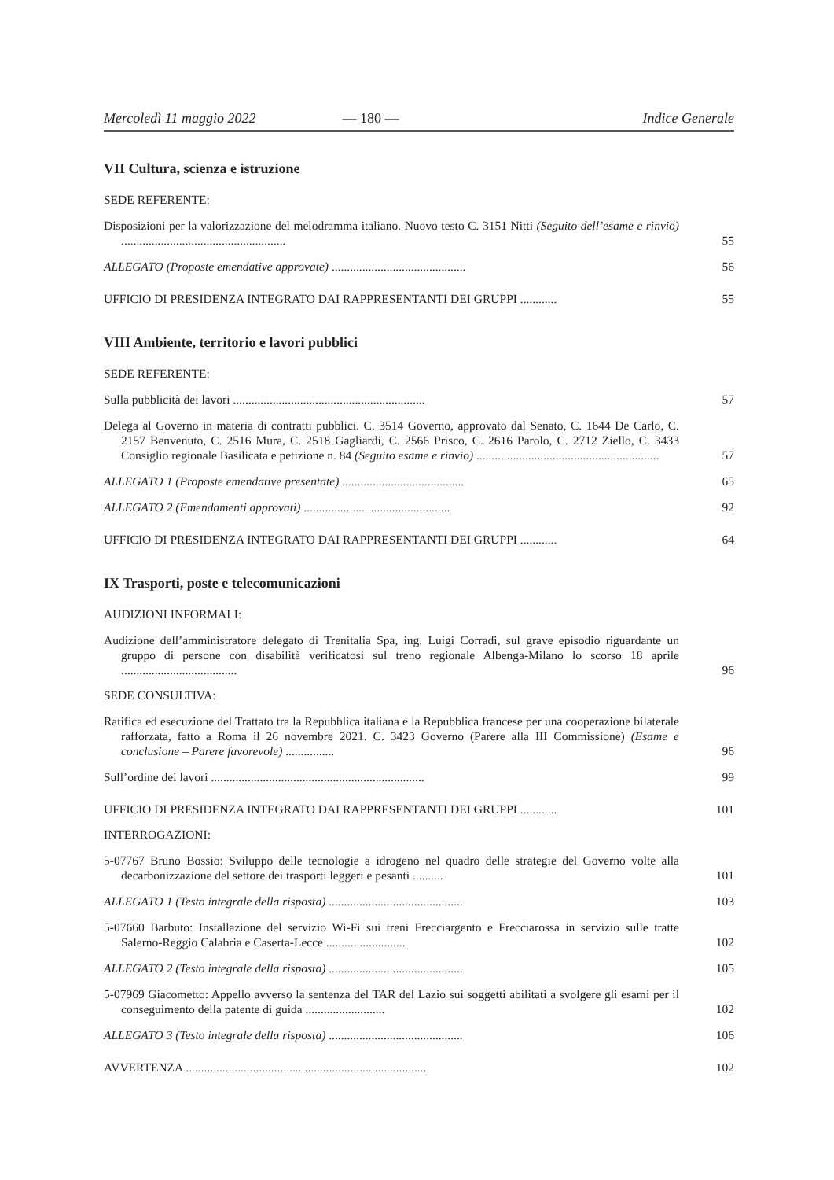Mercoledì 11 maggio 2022 — 180 — Indice Generale
VII Cultura, scienza e istruzione
SEDE REFERENTE:
Disposizioni per la valorizzazione del melodramma italiano. Nuovo testo C. 3151 Nitti (Seguito dell’esame e rinvio) ......................................................
55
ALLEGATO (Proposte emendative approvate) ............................................
56
UFFICIO DI PRESIDENZA INTEGRATO DAI RAPPRESENTANTI DEI GRUPPI ............
55
VIII Ambiente, territorio e lavori pubblici
SEDE REFERENTE:
Sulla pubblicità dei lavori ...............................................................
57
Delega al Governo in materia di contratti pubblici. C. 3514 Governo, approvato dal Senato, C. 1644 De Carlo, C. 2157 Benvenuto, C. 2516 Mura, C. 2518 Gagliardi, C. 2566 Prisco, C. 2616 Parolo, C. 2712 Ziello, C. 3433 Consiglio regionale Basilicata e petizione n. 84 (Seguito esame e rinvio) ............................................................
57
ALLEGATO 1 (Proposte emendative presentate) ........................................
65
ALLEGATO 2 (Emendamenti approvati) ................................................
92
UFFICIO DI PRESIDENZA INTEGRATO DAI RAPPRESENTANTI DEI GRUPPI ............
64
IX Trasporti, poste e telecomunicazioni
AUDIZIONI INFORMALI:
Audizione dell’amministratore delegato di Trenitalia Spa, ing. Luigi Corradi, sul grave episodio riguardante un gruppo di persone con disabilità verificatosi sul treno regionale Albenga-Milano lo scorso 18 aprile ......................................
96
SEDE CONSULTIVA:
Ratifica ed esecuzione del Trattato tra la Repubblica italiana e la Repubblica francese per una cooperazione bilaterale rafforzata, fatto a Roma il 26 novembre 2021. C. 3423 Governo (Parere alla III Commissione) (Esame e conclusione – Parere favorevole) ................
96
Sull’ordine dei lavori ......................................................................
99
UFFICIO DI PRESIDENZA INTEGRATO DAI RAPPRESENTANTI DEI GRUPPI ............
101
INTERROGAZIONI:
5-07767 Bruno Bossio: Sviluppo delle tecnologie a idrogeno nel quadro delle strategie del Governo volte alla decarbonizzazione del settore dei trasporti leggeri e pesanti ..........
101
ALLEGATO 1 (Testo integrale della risposta) ............................................
103
5-07660 Barbuto: Installazione del servizio Wi-Fi sui treni Frecciargento e Frecciarossa in servizio sulle tratte Salerno-Reggio Calabria e Caserta-Lecce ..........................
102
ALLEGATO 2 (Testo integrale della risposta) ............................................
105
5-07969 Giacometto: Appello avverso la sentenza del TAR del Lazio sui soggetti abilitati a svolgere gli esami per il conseguimento della patente di guida ..........................
102
ALLEGATO 3 (Testo integrale della risposta) ............................................
106
AVVERTENZA ...............................................................................
102